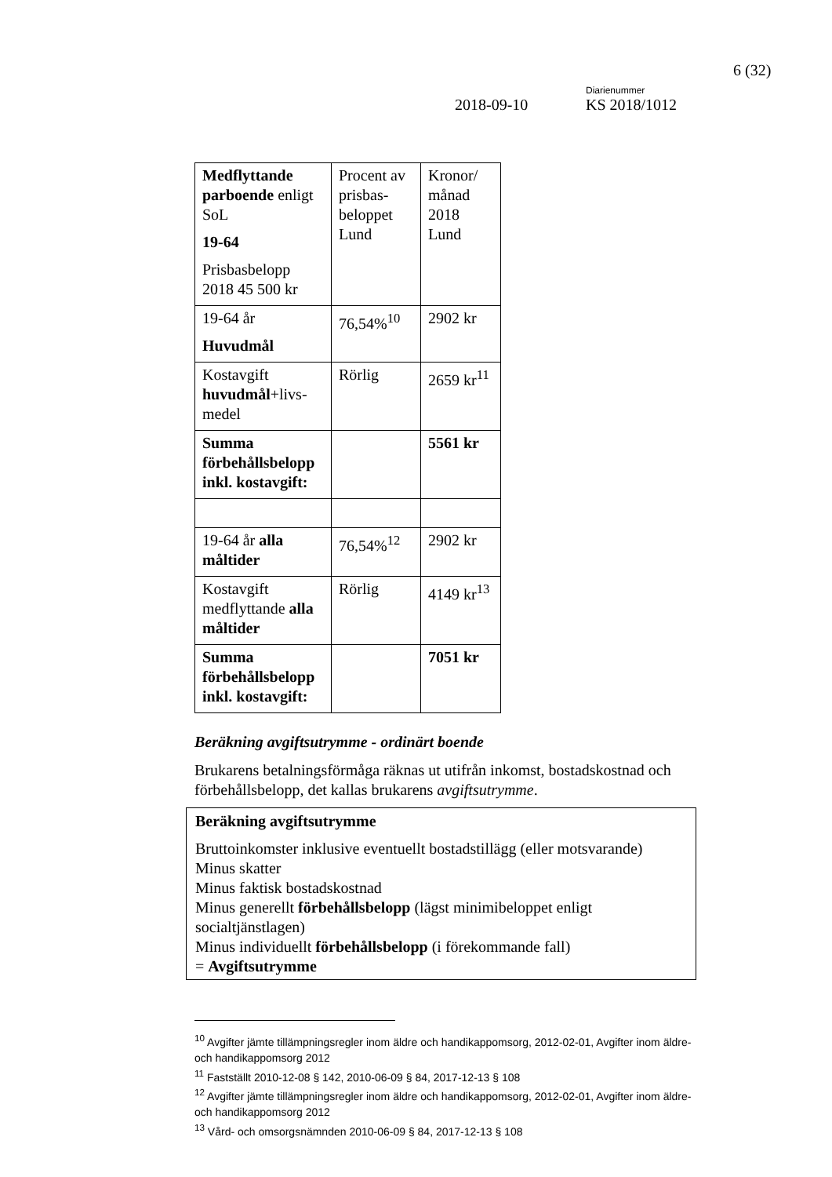6 (32)
Diarienummer
2018-09-10 KS 2018/1012
| Medflyttande parboende enligt SoL 19-64 Prisbasbelopp 2018 45 500 kr | Procent av prisbas-beloppet Lund | Kronor/ månad 2018 Lund |
| 19-64 år Huvudmål | 76,54%<sup>10</sup> | 2902 kr |
| Kostavgift huvudmål +livs-medel | Rörlig | 2659 kr<sup>11</sup> |
| Summa förbehållsbelopp inkl. kostavgift: | | 5561 kr |
| 19-64 år alla måltider | 76,54%<sup>12</sup> | 2902 kr |
| Kostavgift medflyttande alla måltider | Rörlig | 4149 kr<sup>13</sup> |
| Summa förbehållsbelopp inkl. kostavgift: | | 7051 kr |
Beräkning avgiftsutrymme - ordinärt boende
Brukarens betalningsförmåga räknas ut utifrån inkomst, bostadskostnad och förbehållsbelopp, det kallas brukarens avgiftsutrymme.
Beräkning avgiftsutrymme
Bruttoinkomster inklusive eventuellt bostadstillägg (eller motsvarande)
Minus skatter
Minus faktisk bostadskostnad
Minus generellt förbehållsbelopp (lägst minimibeloppet enligt socialtjänstlagen)
Minus individuellt förbehållsbelopp (i förekommande fall)
= Avgiftsutrymme
<sup>10</sup> Avgifter jämte tillämpningsregler inom äldre och handikappomsorg, 2012-02-01, Avgifter inom äldre- och handikappomsorg 2012
<sup>11</sup> Fastställt 2010-12-08 § 142, 2010-06-09 § 84, 2017-12-13 § 108
<sup>12</sup> Avgifter jämte tillämpningsregler inom äldre och handikappomsorg, 2012-02-01, Avgifter inom äldre- och handikappomsorg 2012
<sup>13</sup> Vård- och omsorgsnämnden 2010-06-09 § 84, 2017-12-13 § 108